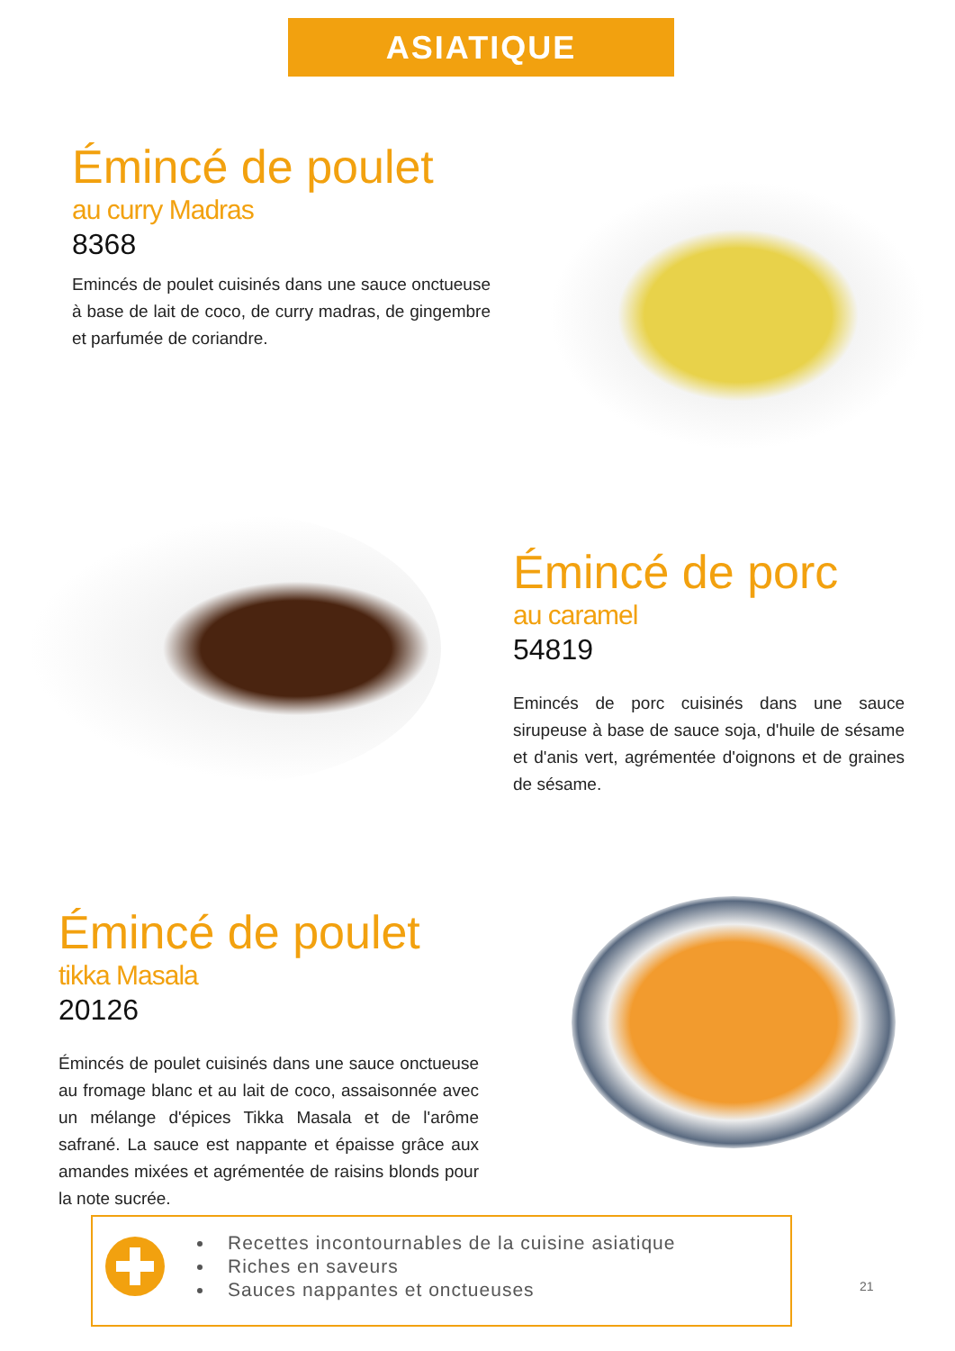ASIATIQUE
Émincé de poulet
au curry Madras
8368
Emincés de poulet cuisinés dans une sauce onctueuse à base de lait de coco, de curry madras, de gingembre et parfumée de coriandre.
Émincé de porc
au caramel
54819
Emincés de porc cuisinés dans une sauce sirupeuse à base de sauce soja, d'huile de sésame et d'anis vert, agrémentée d'oignons et de graines de sésame.
Émincé de poulet
tikka Masala
20126
Émincés de poulet cuisinés dans une sauce onctueuse au fromage blanc et au lait de coco, assaisonnée avec un mélange d'épices Tikka Masala et de l'arôme safrané. La sauce est nappante et épaisse grâce aux amandes mixées et agrémentée de raisins blonds pour la note sucrée.
Recettes incontournables de la cuisine asiatique
Riches en saveurs
Sauces nappantes et onctueuses
21